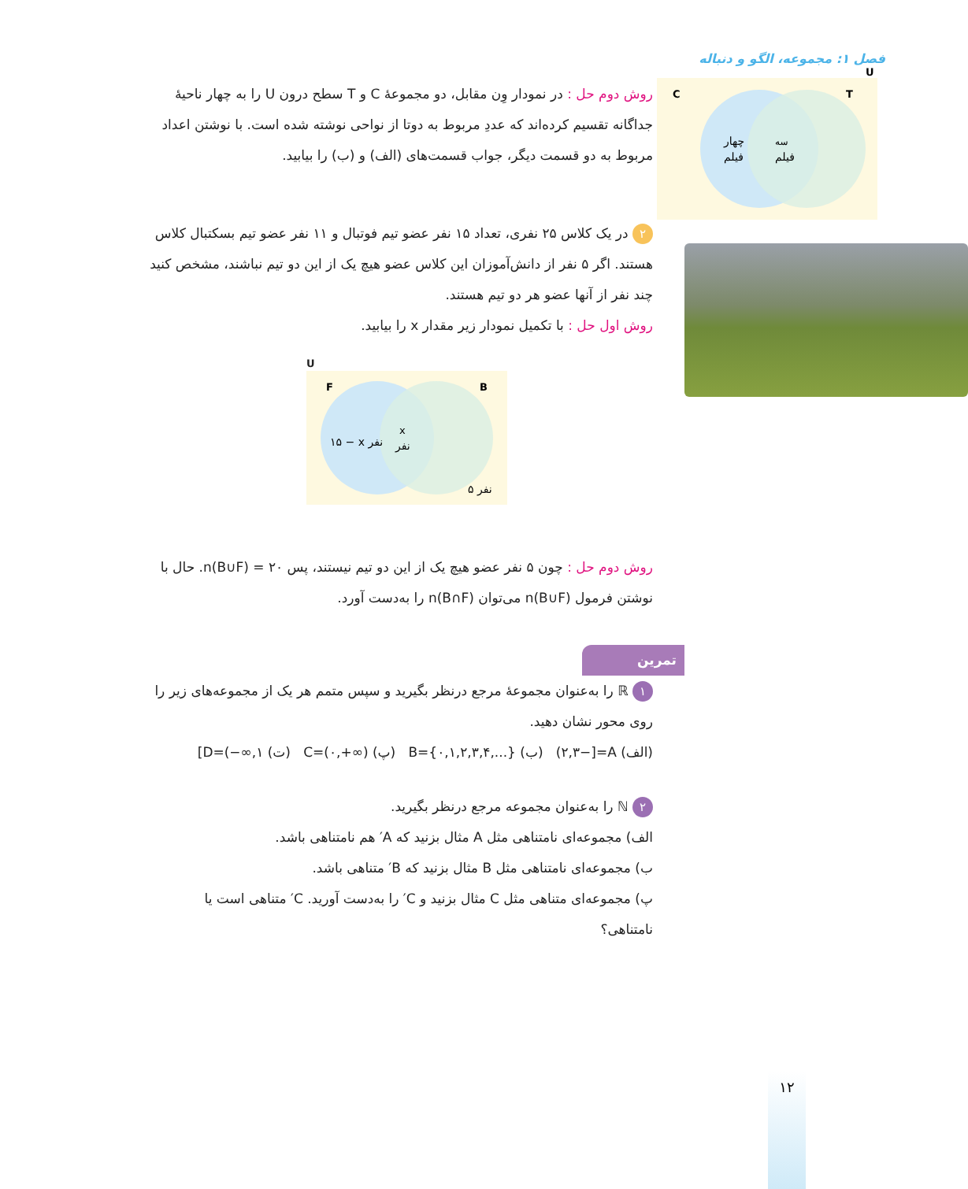فصل ۱: مجموعه، الگو و دنباله
U
C
T
چهار
فیلم
سه
فیلم
روش دوم حل : در نمودار وِن مقابل، دو مجموعهٔ C و T سطح درون U را به چهار ناحیهٔ جداگانه تقسیم کرده‌اند که عددِ مربوط به دوتا از نواحی نوشته شده است. با نوشتن اعداد مربوط به دو قسمت دیگر، جواب قسمت‌های (الف) و (ب) را بیابید.
۲ در یک کلاس ۲۵ نفری، تعداد ۱۵ نفر عضو تیم فوتبال و ۱۱ نفر عضو تیم بسکتبال کلاس هستند. اگر ۵ نفر از دانش‌آموزان این کلاس عضو هیچ یک از این دو تیم نباشند، مشخص کنید چند نفر از آنها عضو هر دو تیم هستند.
روش اول حل : با تکمیل نمودار زیر مقدار x را بیابید.
U
F
B
۱۵ − x نفر
x
نفر
۵ نفر
روش دوم حل : چون ۵ نفر عضو هیچ یک از این دو تیم نیستند، پس n(B∪F) = ۲۰. حال با نوشتن فرمول n(B∪F) می‌توان n(B∩F) را به‌دست آورد.
تمرین
۱ ℝ را به‌عنوان مجموعهٔ مرجع درنظر بگیرید و سپس متمم هر یک از مجموعه‌های زیر را روی محور نشان دهید.
(الف) A=[−۲,۳) (ب) B={۰,۱,۲,۳,۴,...} (پ) C=(۰,+∞) (ت) D=(−∞,۱]
۲ ℕ را به‌عنوان مجموعه مرجع درنظر بگیرید.
الف) مجموعه‌ای نامتناهی مثل A مثال بزنید که A′ هم نامتناهی باشد.
ب) مجموعه‌ای نامتناهی مثل B مثال بزنید که B′ متناهی باشد.
پ) مجموعه‌ای متناهی مثل C مثال بزنید و C′ را به‌دست آورید. C′ متناهی است یا نامتناهی؟
۱۲